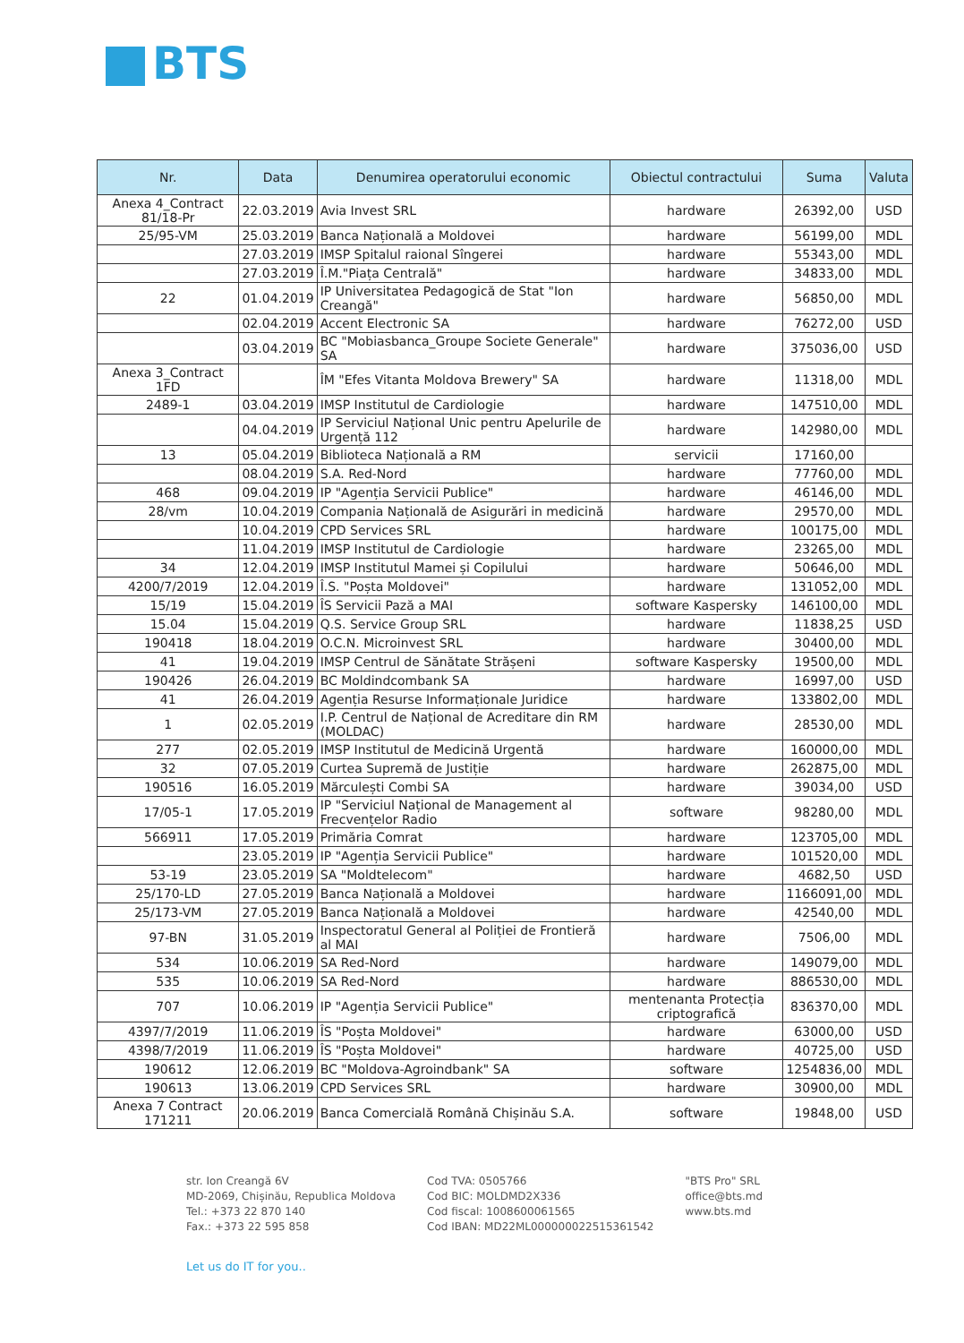BTS
| Nr. | Data | Denumirea operatorului economic | Obiectul contractului | Suma | Valuta |
| --- | --- | --- | --- | --- | --- |
| Anexa 4_Contract 81/18-Pr | 22.03.2019 | Avia Invest SRL | hardware | 26392,00 | USD |
| 25/95-VM | 25.03.2019 | Banca Națională a Moldovei | hardware | 56199,00 | MDL |
| | 27.03.2019 | IMSP Spitalul raional Sîngerei | hardware | 55343,00 | MDL |
| | 27.03.2019 | Î.M."Piața Centrală" | hardware | 34833,00 | MDL |
| 22 | 01.04.2019 | IP Universitatea Pedagogică de Stat "Ion Creangă" | hardware | 56850,00 | MDL |
| | 02.04.2019 | Accent Electronic SA | hardware | 76272,00 | USD |
| | 03.04.2019 | BC "Mobiasbanca_Groupe Societe Generale" SA | hardware | 375036,00 | USD |
| Anexa 3_Contract 1FD | | ÎM "Efes Vitanta Moldova Brewery" SA | hardware | 11318,00 | MDL |
| 2489-1 | 03.04.2019 | IMSP Institutul de Cardiologie | hardware | 147510,00 | MDL |
| | 04.04.2019 | IP Serviciul Național Unic pentru Apelurile de Urgență 112 | hardware | 142980,00 | MDL |
| 13 | 05.04.2019 | Biblioteca Națională a RM | servicii | 17160,00 | |
| | 08.04.2019 | S.A. Red-Nord | hardware | 77760,00 | MDL |
| 468 | 09.04.2019 | IP "Agenția Servicii Publice" | hardware | 46146,00 | MDL |
| 28/vm | 10.04.2019 | Compania Națională de Asigurări in medicină | hardware | 29570,00 | MDL |
| | 10.04.2019 | CPD Services SRL | hardware | 100175,00 | MDL |
| | 11.04.2019 | IMSP Institutul de Cardiologie | hardware | 23265,00 | MDL |
| 34 | 12.04.2019 | IMSP Institutul Mamei și Copilului | hardware | 50646,00 | MDL |
| 4200/7/2019 | 12.04.2019 | Î.S. "Poșta Moldovei" | hardware | 131052,00 | MDL |
| 15/19 | 15.04.2019 | ÎS Servicii Pază a MAI | software Kaspersky | 146100,00 | MDL |
| 15.04 | 15.04.2019 | Q.S. Service Group SRL | hardware | 11838,25 | USD |
| 190418 | 18.04.2019 | O.C.N. Microinvest SRL | hardware | 30400,00 | MDL |
| 41 | 19.04.2019 | IMSP Centrul de Sănătate Strășeni | software Kaspersky | 19500,00 | MDL |
| 190426 | 26.04.2019 | BC Moldindcombank SA | hardware | 16997,00 | USD |
| 41 | 26.04.2019 | Agenția Resurse Informaționale Juridice | hardware | 133802,00 | MDL |
| 1 | 02.05.2019 | I.P. Centrul de Național de Acreditare din RM (MOLDAC) | hardware | 28530,00 | MDL |
| 277 | 02.05.2019 | IMSP Institutul de Medicină Urgentă | hardware | 160000,00 | MDL |
| 32 | 07.05.2019 | Curtea Supremă de Justiție | hardware | 262875,00 | MDL |
| 190516 | 16.05.2019 | Mărculești Combi SA | hardware | 39034,00 | USD |
| 17/05-1 | 17.05.2019 | IP "Serviciul Național de Management al Frecvențelor Radio | software | 98280,00 | MDL |
| 566911 | 17.05.2019 | Primăria Comrat | hardware | 123705,00 | MDL |
| | 23.05.2019 | IP "Agenția Servicii Publice" | hardware | 101520,00 | MDL |
| 53-19 | 23.05.2019 | SA "Moldtelecom" | hardware | 4682,50 | USD |
| 25/170-LD | 27.05.2019 | Banca Națională a Moldovei | hardware | 1166091,00 | MDL |
| 25/173-VM | 27.05.2019 | Banca Națională a Moldovei | hardware | 42540,00 | MDL |
| 97-BN | 31.05.2019 | Inspectoratul General al Poliției de Frontieră al MAI | hardware | 7506,00 | MDL |
| 534 | 10.06.2019 | SA Red-Nord | hardware | 149079,00 | MDL |
| 535 | 10.06.2019 | SA Red-Nord | hardware | 886530,00 | MDL |
| 707 | 10.06.2019 | IP "Agenția Servicii Publice" | mentenanta Protecția criptografică | 836370,00 | MDL |
| 4397/7/2019 | 11.06.2019 | ÎS "Poșta Moldovei" | hardware | 63000,00 | USD |
| 4398/7/2019 | 11.06.2019 | ÎS "Poșta Moldovei" | hardware | 40725,00 | USD |
| 190612 | 12.06.2019 | BC "Moldova-Agroindbank" SA | software | 1254836,00 | MDL |
| 190613 | 13.06.2019 | CPD Services SRL | hardware | 30900,00 | MDL |
| Anexa 7 Contract 171211 | 20.06.2019 | Banca Comercială Română Chișinău S.A. | software | 19848,00 | USD |
str. Ion Creangă 6V
MD-2069, Chișinău, Republica Moldova
Tel.: +373 22 870 140
Fax.: +373 22 595 858
Cod TVA: 0505766
Cod BIC: MOLDMD2X336
Cod fiscal: 1008600061565
Cod IBAN: MD22ML000000022515361542
"BTS Pro" SRL
office@bts.md
www.bts.md
Let us do IT for you..